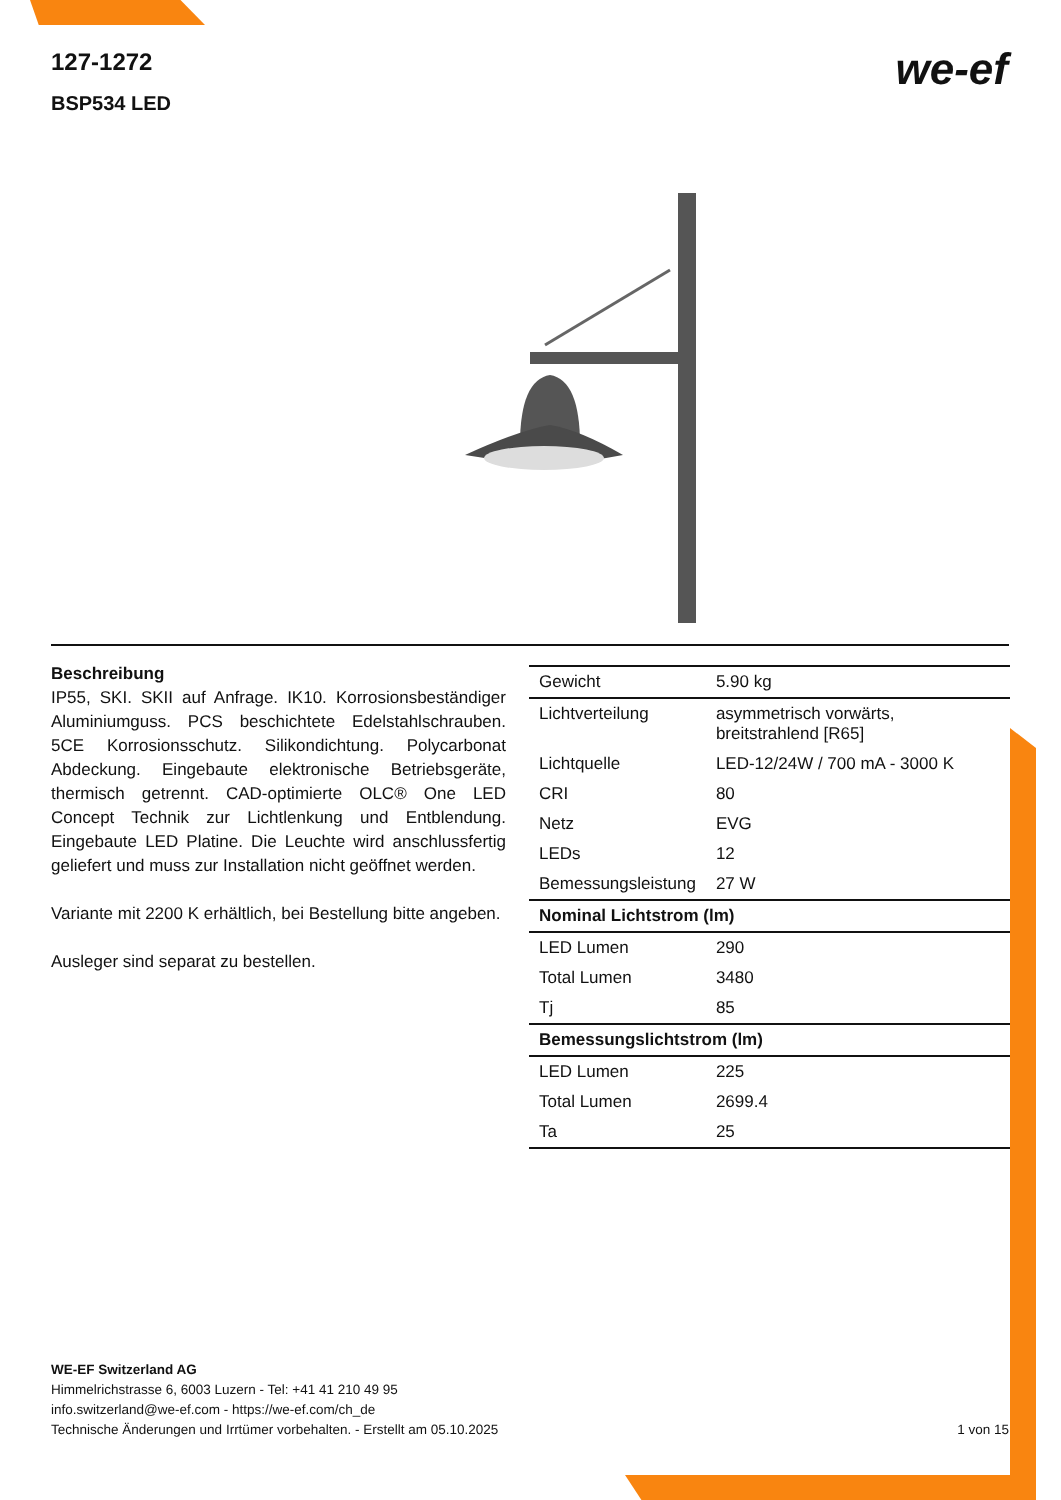127-1272
BSP534 LED
we-ef
Beschreibung
IP55, SKI. SKII auf Anfrage. IK10. Korrosionsbeständiger Aluminiumguss. PCS beschichtete Edelstahlschrauben. 5CE Korrosionsschutz. Silikondichtung. Polycarbonat Abdeckung. Eingebaute elektronische Betriebsgeräte, thermisch getrennt. CAD-optimierte OLC® One LED Concept Technik zur Lichtlenkung und Entblendung. Eingebaute LED Platine. Die Leuchte wird anschlussfertig geliefert und muss zur Installation nicht geöffnet werden.
Variante mit 2200 K erhältlich, bei Bestellung bitte angeben.
Ausleger sind separat zu bestellen.
| Gewicht | 5.90 kg |
| Lichtverteilung | asymmetrisch vorwärts, breitstrahlend [R65] |
| Lichtquelle | LED-12/24W / 700 mA - 3000 K |
| CRI | 80 |
| Netz | EVG |
| LEDs | 12 |
| Bemessungsleistung | 27 W |
| Nominal Lichtstrom (lm) | |
| LED Lumen | 290 |
| Total Lumen | 3480 |
| Tj | 85 |
| Bemessungslichtstrom (lm) | |
| LED Lumen | 225 |
| Total Lumen | 2699.4 |
| Ta | 25 |
WE-EF Switzerland AG
Himmelrichstrasse 6, 6003 Luzern - Tel: +41 41 210 49 95
info.switzerland@we-ef.com - https://we-ef.com/ch_de
Technische Änderungen und Irrtümer vorbehalten. - Erstellt am 05.10.2025 1 von 15